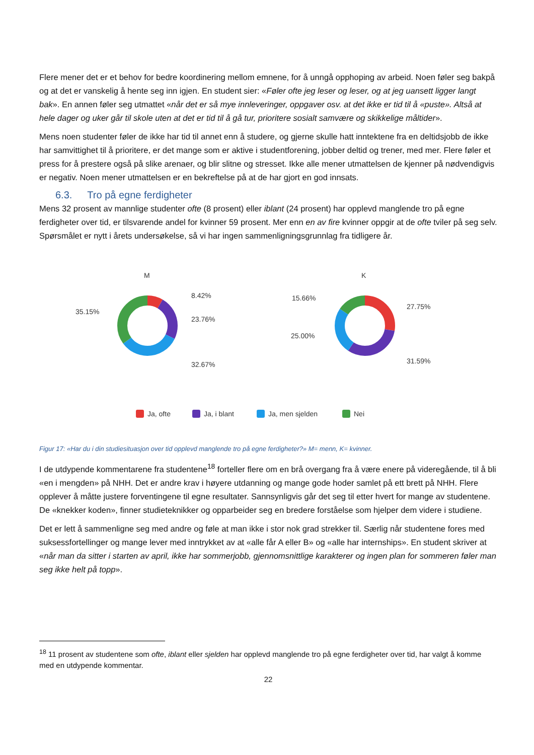Flere mener det er et behov for bedre koordinering mellom emnene, for å unngå opphoping av arbeid. Noen føler seg bakpå og at det er vanskelig å hente seg inn igjen. En student sier: «Føler ofte jeg leser og leser, og at jeg uansett ligger langt bak». En annen føler seg utmattet «når det er så mye innleveringer, oppgaver osv. at det ikke er tid til å «puste». Altså at hele dager og uker går til skole uten at det er tid til å gå tur, prioritere sosialt samvære og skikkelige måltider».
Mens noen studenter føler de ikke har tid til annet enn å studere, og gjerne skulle hatt inntektene fra en deltidsjobb de ikke har samvittighet til å prioritere, er det mange som er aktive i studentforening, jobber deltid og trener, med mer. Flere føler et press for å prestere også på slike arenaer, og blir slitne og stresset. Ikke alle mener utmattelsen de kjenner på nødvendigvis er negativ. Noen mener utmattelsen er en bekreftelse på at de har gjort en god innsats.
6.3. Tro på egne ferdigheter
Mens 32 prosent av mannlige studenter ofte (8 prosent) eller iblant (24 prosent) har opplevd manglende tro på egne ferdigheter over tid, er tilsvarende andel for kvinner 59 prosent. Mer enn en av fire kvinner oppgir at de ofte tviler på seg selv. Spørsmålet er nytt i årets undersøkelse, så vi har ingen sammenligningsgrunnlag fra tidligere år.
M
K
8.42%
23.76%
32.67%
35.15%
15.66%
27.75%
25.00%
31.59%
Ja, ofte
Ja, i blant
Ja, men sjelden
Nei
Figur 17: «Har du i din studiesituasjon over tid opplevd manglende tro på egne ferdigheter?» M= menn, K= kvinner.
I de utdypende kommentarene fra studentene<sup>18</sup> forteller flere om en brå overgang fra å være enere på videregående, til å bli «en i mengden» på NHH. Det er andre krav i høyere utdanning og mange gode hoder samlet på ett brett på NHH. Flere opplever å måtte justere forventingene til egne resultater. Sannsynligvis går det seg til etter hvert for mange av studentene. De «knekker koden», finner studieteknikker og opparbeider seg en bredere forståelse som hjelper dem videre i studiene.
Det er lett å sammenligne seg med andre og føle at man ikke i stor nok grad strekker til. Særlig når studentene fores med suksessfortellinger og mange lever med inntrykket av at «alle får A eller B» og «alle har internships». En student skriver at «når man da sitter i starten av april, ikke har sommerjobb, gjennomsnittlige karakterer og ingen plan for sommeren føler man seg ikke helt på topp».
<sup>18</sup> 11 prosent av studentene som ofte, iblant eller sjelden har opplevd manglende tro på egne ferdigheter over tid, har valgt å komme med en utdypende kommentar.
22